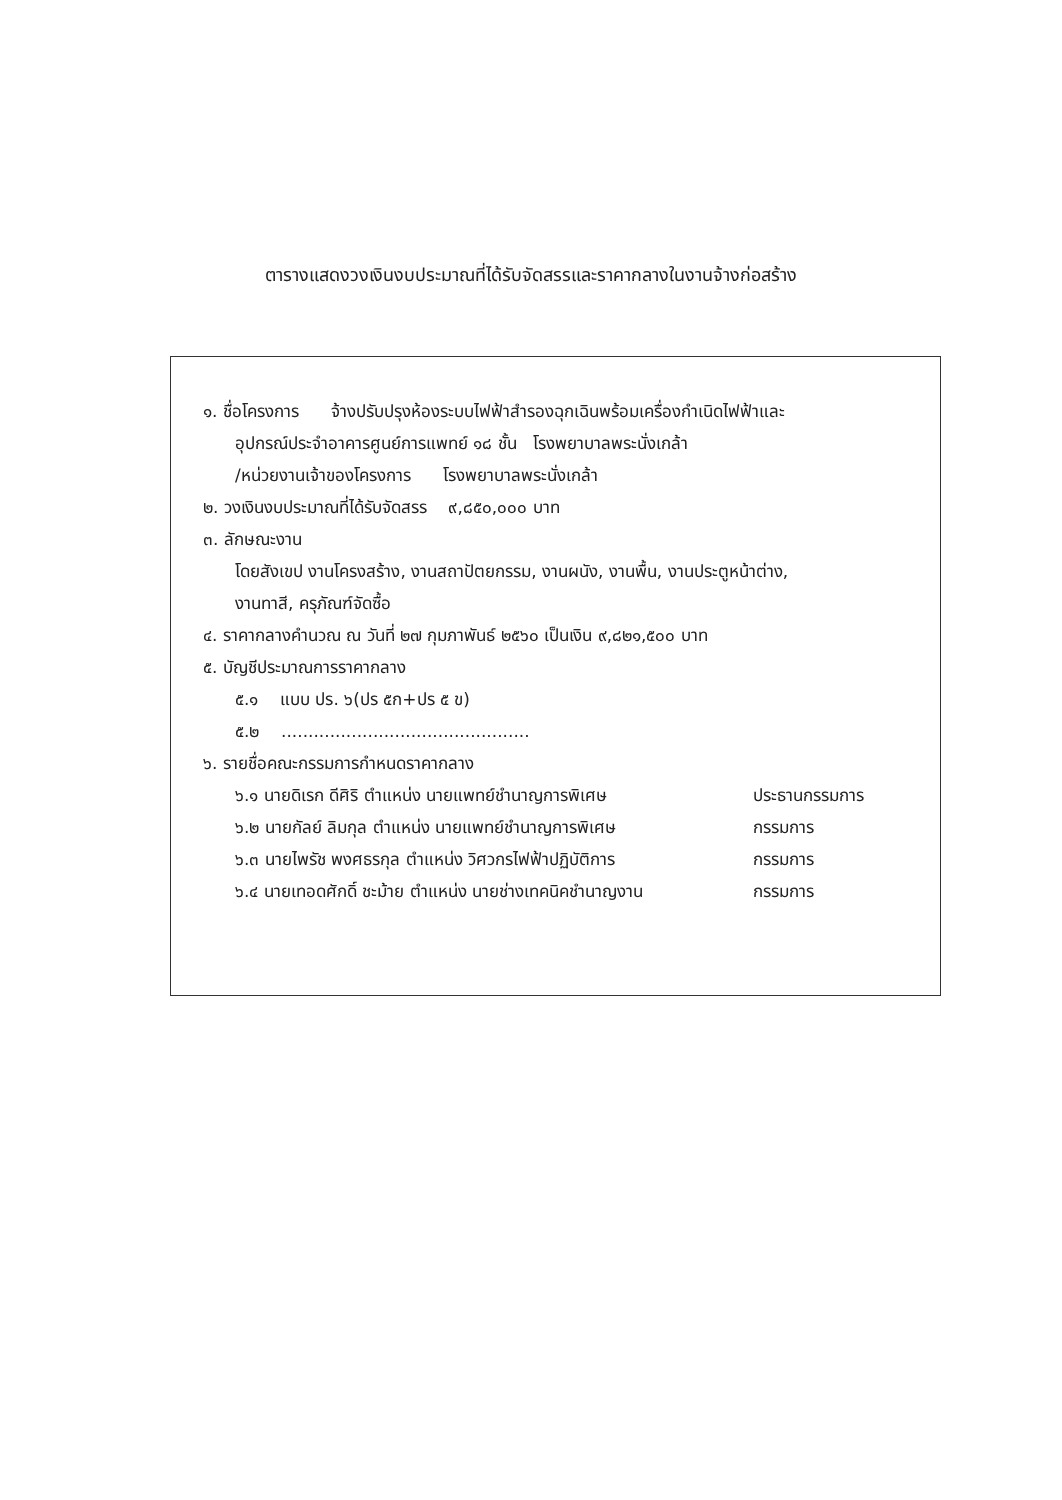ตารางแสดงวงเงินงบประมาณที่ได้รับจัดสรรและราคากลางในงานจ้างก่อสร้าง
๑. ชื่อโครงการ จ้างปรับปรุงห้องระบบไฟฟ้าสำรองฉุกเฉินพร้อมเครื่องกำเนิดไฟฟ้าและ
อุปกรณ์ประจำอาคารศูนย์การแพทย์ ๑๘ ชั้น โรงพยาบาลพระนั่งเกล้า
/หน่วยงานเจ้าของโครงการ โรงพยาบาลพระนั่งเกล้า
๒. วงเงินงบประมาณที่ได้รับจัดสรร ๙,๘๕๐,๐๐๐ บาท
๓. ลักษณะงาน
โดยสังเขป งานโครงสร้าง, งานสถาปัตยกรรม, งานผนัง, งานพื้น, งานประตูหน้าต่าง,
งานทาสี, ครุภัณฑ์จัดซื้อ
๔. ราคากลางคำนวณ ณ วันที่ ๒๗ กุมภาพันธ์ ๒๕๖๐ เป็นเงิน ๙,๘๒๑,๕๐๐ บาท
๕. บัญชีประมาณการราคากลาง
๕.๑ แบบ ปร. ๖(ปร ๕ก+ปร ๕ ข)
๕.๒ ..............................................
๖. รายชื่อคณะกรรมการกำหนดราคากลาง
๖.๑ นายดิเรก ดีศิริ ตำแหน่ง นายแพทย์ชำนาญการพิเศษ ประธานกรรมการ
๖.๒ นายกัลย์ ลิมกุล ตำแหน่ง นายแพทย์ชำนาญการพิเศษ กรรมการ
๖.๓ นายไพรัช พงศธรกุล ตำแหน่ง วิศวกรไฟฟ้าปฏิบัติการ กรรมการ
๖.๔ นายเทอดศักดิ์ ชะม้าย ตำแหน่ง นายช่างเทคนิคชำนาญงาน กรรมการ